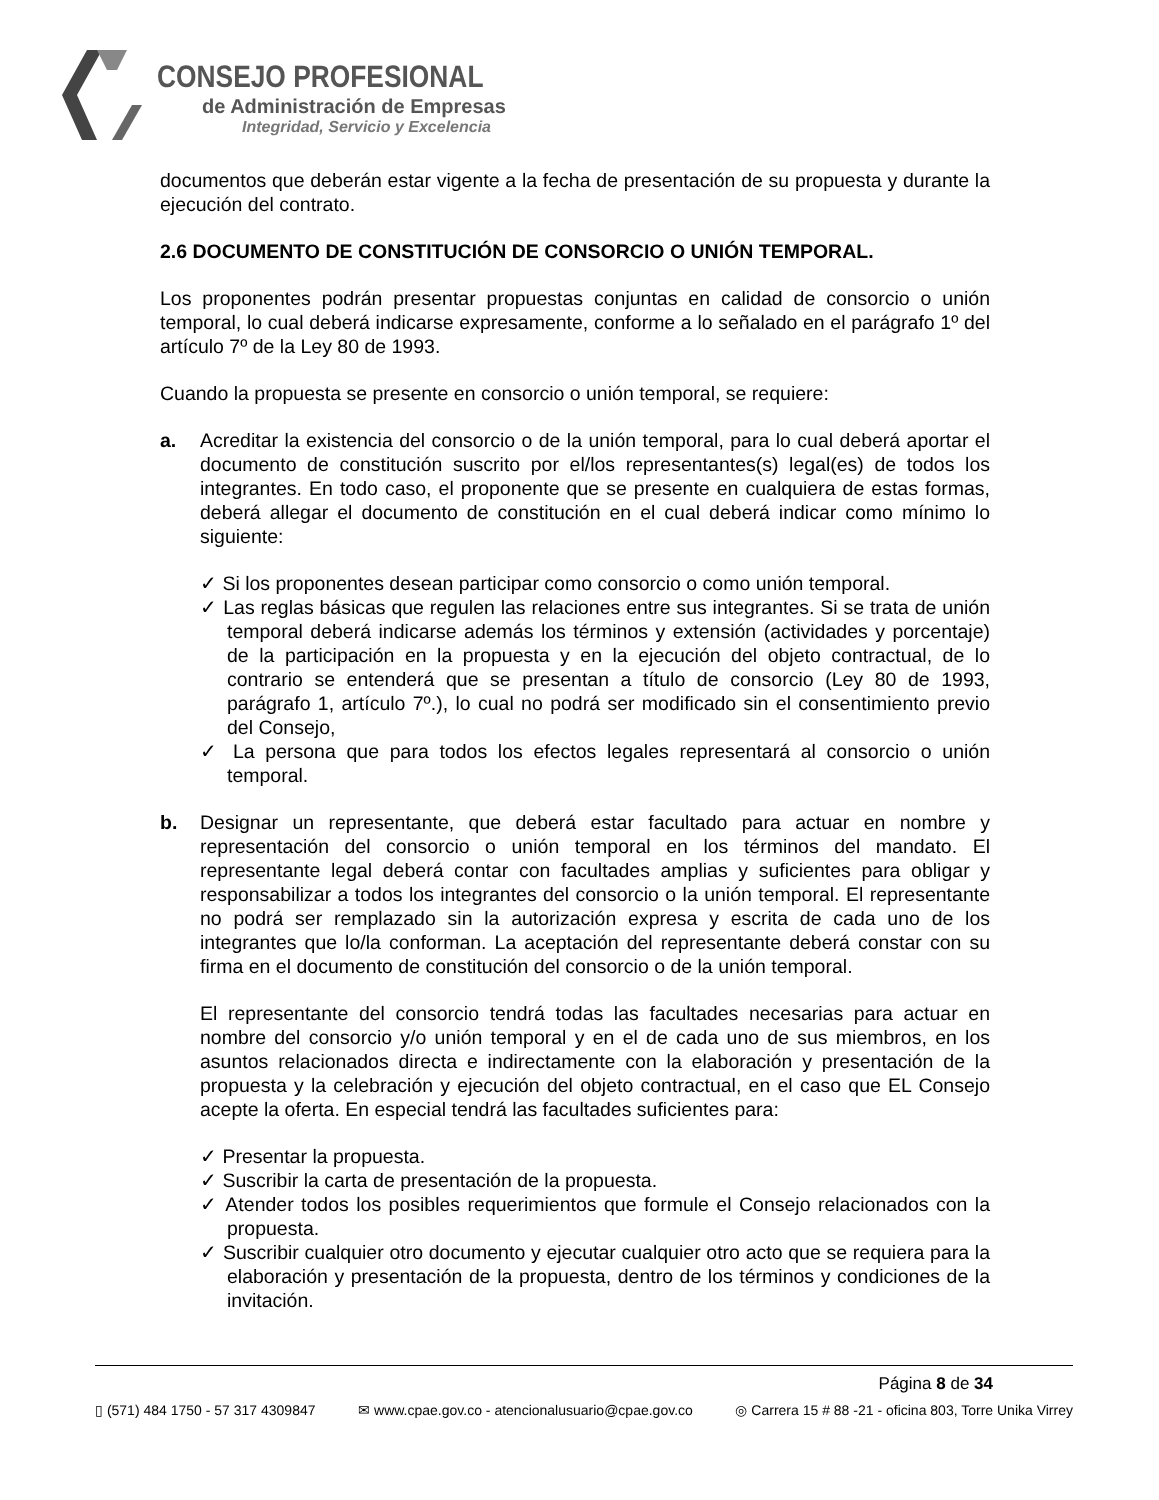CONSEJO PROFESIONAL
de Administración de Empresas
Integridad, Servicio y Excelencia
documentos que deberán estar vigente a la fecha de presentación de su propuesta y durante la ejecución del contrato.
2.6 DOCUMENTO DE CONSTITUCIÓN DE CONSORCIO O UNIÓN TEMPORAL.
Los proponentes podrán presentar propuestas conjuntas en calidad de consorcio o unión temporal, lo cual deberá indicarse expresamente, conforme a lo señalado en el parágrafo 1º del artículo 7º de la Ley 80 de 1993.
Cuando la propuesta se presente en consorcio o unión temporal, se requiere:
a. Acreditar la existencia del consorcio o de la unión temporal, para lo cual deberá aportar el documento de constitución suscrito por el/los representantes(s) legal(es) de todos los integrantes. En todo caso, el proponente que se presente en cualquiera de estas formas, deberá allegar el documento de constitución en el cual deberá indicar como mínimo lo siguiente:
✓ Si los proponentes desean participar como consorcio o como unión temporal.
✓ Las reglas básicas que regulen las relaciones entre sus integrantes. Si se trata de unión temporal deberá indicarse además los términos y extensión (actividades y porcentaje) de la participación en la propuesta y en la ejecución del objeto contractual, de lo contrario se entenderá que se presentan a título de consorcio (Ley 80 de 1993, parágrafo 1, artículo 7º.), lo cual no podrá ser modificado sin el consentimiento previo del Consejo,
✓ La persona que para todos los efectos legales representará al consorcio o unión temporal.
b. Designar un representante, que deberá estar facultado para actuar en nombre y representación del consorcio o unión temporal en los términos del mandato. El representante legal deberá contar con facultades amplias y suficientes para obligar y responsabilizar a todos los integrantes del consorcio o la unión temporal. El representante no podrá ser remplazado sin la autorización expresa y escrita de cada uno de los integrantes que lo/la conforman. La aceptación del representante deberá constar con su firma en el documento de constitución del consorcio o de la unión temporal.
El representante del consorcio tendrá todas las facultades necesarias para actuar en nombre del consorcio y/o unión temporal y en el de cada uno de sus miembros, en los asuntos relacionados directa e indirectamente con la elaboración y presentación de la propuesta y la celebración y ejecución del objeto contractual, en el caso que EL Consejo acepte la oferta. En especial tendrá las facultades suficientes para:
✓ Presentar la propuesta.
✓ Suscribir la carta de presentación de la propuesta.
✓ Atender todos los posibles requerimientos que formule el Consejo relacionados con la propuesta.
✓ Suscribir cualquier otro documento y ejecutar cualquier otro acto que se requiera para la elaboración y presentación de la propuesta, dentro de los términos y condiciones de la invitación.
Página 8 de 34
▯ (571) 484 1750 - 57 317 4309847 ✉ www.cpae.gov.co - atencionalusuario@cpae.gov.co ◎ Carrera 15 # 88 -21 - oficina 803, Torre Unika Virrey